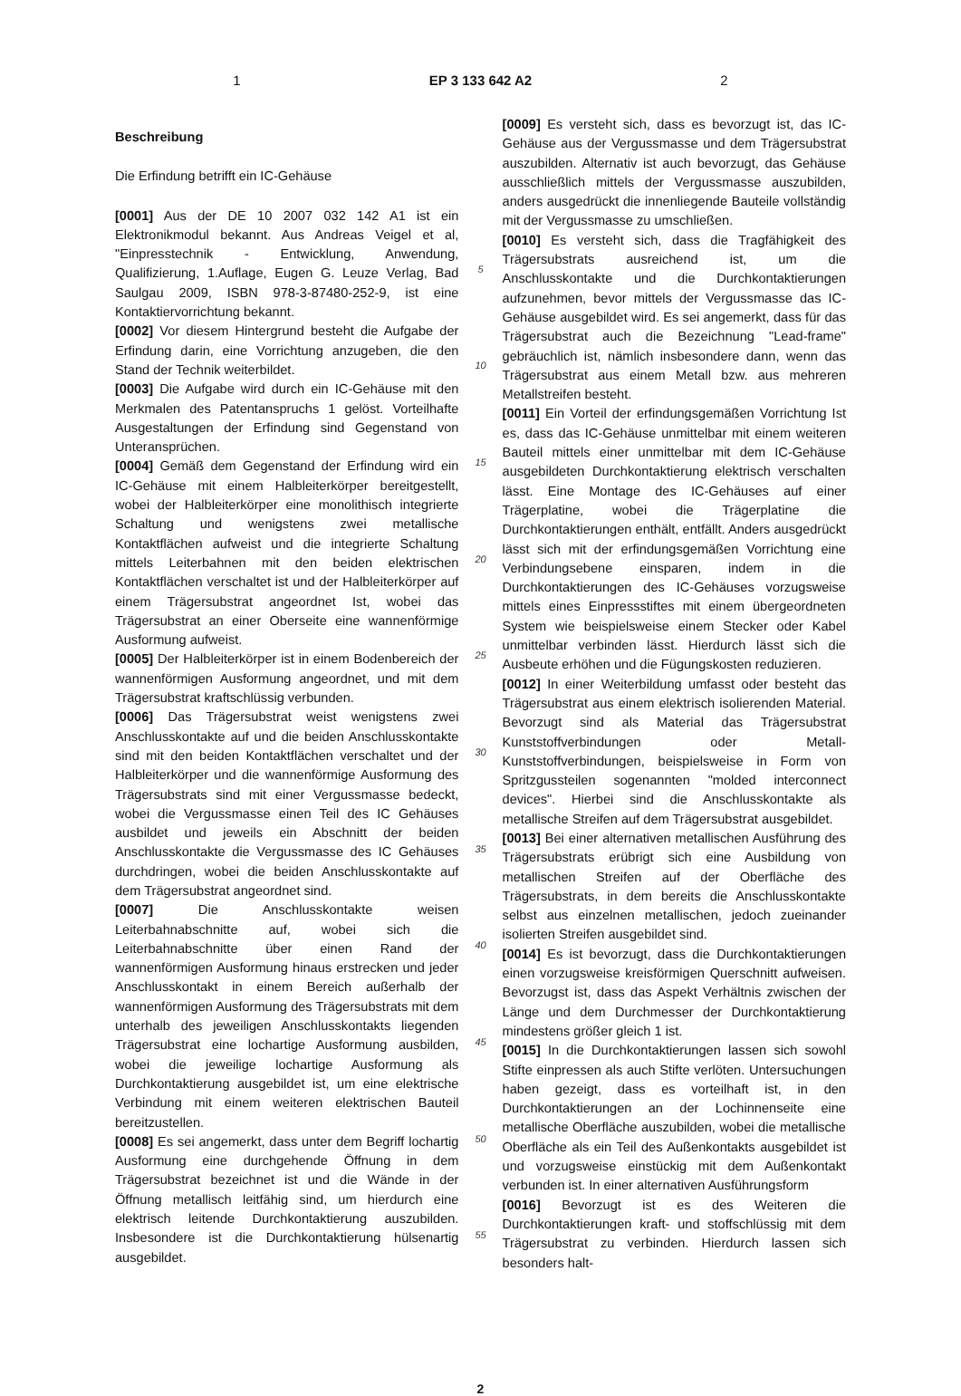1 EP 3 133 642 A2 2
Beschreibung
Die Erfindung betrifft ein IC-Gehäuse
[0001] Aus der DE 10 2007 032 142 A1 ist ein Elektronikmodul bekannt. Aus Andreas Veigel et al, "Einpresstechnik - Entwicklung, Anwendung, Qualifizierung, 1.Auflage, Eugen G. Leuze Verlag, Bad Saulgau 2009, ISBN 978-3-87480-252-9, ist eine Kontaktiervorrichtung bekannt.
[0002] Vor diesem Hintergrund besteht die Aufgabe der Erfindung darin, eine Vorrichtung anzugeben, die den Stand der Technik weiterbildet.
[0003] Die Aufgabe wird durch ein IC-Gehäuse mit den Merkmalen des Patentanspruchs 1 gelöst. Vorteilhafte Ausgestaltungen der Erfindung sind Gegenstand von Unteransprüchen.
[0004] Gemäß dem Gegenstand der Erfindung wird ein IC-Gehäuse mit einem Halbleiterkörper bereitgestellt, wobei der Halbleiterkörper eine monolithisch integrierte Schaltung und wenigstens zwei metallische Kontaktflächen aufweist und die integrierte Schaltung mittels Leiterbahnen mit den beiden elektrischen Kontaktflächen verschaltet ist und der Halbleiterkörper auf einem Trägersubstrat angeordnet Ist, wobei das Trägersubstrat an einer Oberseite eine wannenförmige Ausformung aufweist.
[0005] Der Halbleiterkörper ist in einem Bodenbereich der wannenförmigen Ausformung angeordnet, und mit dem Trägersubstrat kraftschlüssig verbunden.
[0006] Das Trägersubstrat weist wenigstens zwei Anschlusskontakte auf und die beiden Anschlusskontakte sind mit den beiden Kontaktflächen verschaltet und der Halbleiterkörper und die wannenförmige Ausformung des Trägersubstrats sind mit einer Vergussmasse bedeckt, wobei die Vergussmasse einen Teil des IC Gehäuses ausbildet und jeweils ein Abschnitt der beiden Anschlusskontakte die Vergussmasse des IC Gehäuses durchdringen, wobei die beiden Anschlusskontakte auf dem Trägersubstrat angeordnet sind.
[0007] Die Anschlusskontakte weisen Leiterbahnabschnitte auf, wobei sich die Leiterbahnabschnitte über einen Rand der wannenförmigen Ausformung hinaus erstrecken und jeder Anschlusskontakt in einem Bereich außerhalb der wannenförmigen Ausformung des Trägersubstrats mit dem unterhalb des jeweiligen Anschlusskontakts liegenden Trägersubstrat eine lochartige Ausformung ausbilden, wobei die jeweilige lochartige Ausformung als Durchkontaktierung ausgebildet ist, um eine elektrische Verbindung mit einem weiteren elektrischen Bauteil bereitzustellen.
[0008] Es sei angemerkt, dass unter dem Begriff lochartig Ausformung eine durchgehende Öffnung in dem Trägersubstrat bezeichnet ist und die Wände in der Öffnung metallisch leitfähig sind, um hierdurch eine elektrisch leitende Durchkontaktierung auszubilden. Insbesondere ist die Durchkontaktierung hülsenartig ausgebildet.
5
10
15
20
25
30
35
40
45
50
55
[0009] Es versteht sich, dass es bevorzugt ist, das IC-Gehäuse aus der Vergussmasse und dem Trägersubstrat auszubilden. Alternativ ist auch bevorzugt, das Gehäuse ausschließlich mittels der Vergussmasse auszubilden, anders ausgedrückt die innenliegende Bauteile vollständig mit der Vergussmasse zu umschließen.
[0010] Es versteht sich, dass die Tragfähigkeit des Trägersubstrats ausreichend ist, um die Anschlusskontakte und die Durchkontaktierungen aufzunehmen, bevor mittels der Vergussmasse das IC-Gehäuse ausgebildet wird. Es sei angemerkt, dass für das Trägersubstrat auch die Bezeichnung "Lead-frame" gebräuchlich ist, nämlich insbesondere dann, wenn das Trägersubstrat aus einem Metall bzw. aus mehreren Metallstreifen besteht.
[0011] Ein Vorteil der erfindungsgemäßen Vorrichtung Ist es, dass das IC-Gehäuse unmittelbar mit einem weiteren Bauteil mittels einer unmittelbar mit dem IC-Gehäuse ausgebildeten Durchkontaktierung elektrisch verschalten lässt. Eine Montage des IC-Gehäuses auf einer Trägerplatine, wobei die Trägerplatine die Durchkontaktierungen enthält, entfällt. Anders ausgedrückt lässt sich mit der erfindungsgemäßen Vorrichtung eine Verbindungsebene einsparen, indem in die Durchkontaktierungen des IC-Gehäuses vorzugsweise mittels eines Einpressstiftes mit einem übergeordneten System wie beispielsweise einem Stecker oder Kabel unmittelbar verbinden lässt. Hierdurch lässt sich die Ausbeute erhöhen und die Fügungskosten reduzieren.
[0012] In einer Weiterbildung umfasst oder besteht das Trägersubstrat aus einem elektrisch isolierenden Material. Bevorzugt sind als Material das Trägersubstrat Kunststoffverbindungen oder Metall-Kunststoffverbindungen, beispielsweise in Form von Spritzgussteilen sogenannten "molded interconnect devices". Hierbei sind die Anschlusskontakte als metallische Streifen auf dem Trägersubstrat ausgebildet.
[0013] Bei einer alternativen metallischen Ausführung des Trägersubstrats erübrigt sich eine Ausbildung von metallischen Streifen auf der Oberfläche des Trägersubstrats, in dem bereits die Anschlusskontakte selbst aus einzelnen metallischen, jedoch zueinander isolierten Streifen ausgebildet sind.
[0014] Es ist bevorzugt, dass die Durchkontaktierungen einen vorzugsweise kreisförmigen Querschnitt aufweisen. Bevorzugst ist, dass das Aspekt Verhältnis zwischen der Länge und dem Durchmesser der Durchkontaktierung mindestens größer gleich 1 ist.
[0015] In die Durchkontaktierungen lassen sich sowohl Stifte einpressen als auch Stifte verlöten. Untersuchungen haben gezeigt, dass es vorteilhaft ist, in den Durchkontaktierungen an der Lochinnenseite eine metallische Oberfläche auszubilden, wobei die metallische Oberfläche als ein Teil des Außenkontakts ausgebildet ist und vorzugsweise einstückig mit dem Außenkontakt verbunden ist. In einer alternativen Ausführungsform
[0016] Bevorzugt ist es des Weiteren die Durchkontaktierungen kraft- und stoffschlüssig mit dem Trägersubstrat zu verbinden. Hierdurch lassen sich besonders halt-
2